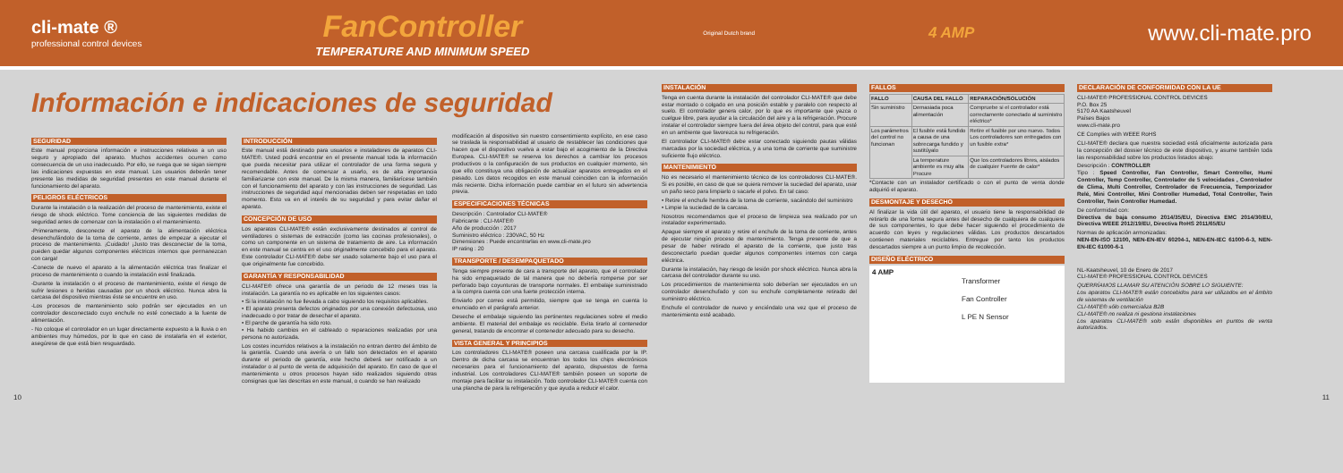cli-mate ®
professional control devices
FanController
TEMPERATURE AND MINIMUM SPEED
Original Dutch brand
4 AMP
www.cli-mate.pro
Información e indicaciones de seguridad
SEGURIDAD
Este manual proporciona información e instrucciones relativas a un uso seguro y apropiado del aparato. Muchos accidentes ocurren como consecuencia de un uso inadecuado. Por ello, se ruega que se sigan siempre las indicaciones expuestas en este manual. Los usuarios deberán tener presente las medidas de seguridad presentes en este manual durante el funcionamiento del aparato.
PELIGROS ELÉCTRICOS
Durante la instalación o la realización del proceso de mantenimiento, existe el riesgo de shock eléctrico. Tome conciencia de las siguientes medidas de seguridad antes de comenzar con la instalación o el mantenimiento.
-Primeramente, desconecte el aparato de la alimentación eléctrica desenchufándolo de la toma de corriente, antes de empezar a ejecutar el proceso de mantenimiento. ¡Cuidado! ¡Justo tras desconectar de la toma, pueden quedar algunos componentes eléctricos internos que permanezcan con carga!
-Conecte de nuevo el aparato a la alimentación eléctrica tras finalizar el proceso de mantenimiento o cuando la instalación esté finalizada.
-Durante la instalación o el proceso de mantenimiento, existe el riesgo de sufrir lesiones o heridas causadas por un shock eléctrico. Nunca abra la carcasa del dispositivo mientras éste se encuentre en uso.
-Los procesos de mantenimiento solo podrán ser ejecutados en un controlador desconectado cuyo enchufe no esté conectado a la fuente de alimentación.
- No coloque el controlador en un lugar directamente expuesto a la lluvia o en ambientes muy húmedos, por lo que en caso de instalarla en el exterior, asegúrese de que está bien resguardado.
INTRODUCCIÓN
Este manual está destinado para usuarios e instaladores de aparatos CLI-MATE®. Usted podrá encontrar en el presente manual toda la información que pueda necesitar para utilizar el controlador de una forma segura y recomendable. Antes de comenzar a usarlo, es de alta importancia familiarizarse con este manual. De la misma manera, familiarícese también con el funcionamiento del aparato y con las instrucciones de seguridad. Las instrucciones de seguridad aquí mencionadas deben ser respetadas en todo momento. Esto va en el interés de su seguridad y para evitar dañar el aparato.
CONCEPCIÓN DE USO
Los aparatos CLI-MATE® están exclusivamente destinados al control de ventiladores o sistemas de extracción (como las cocinas profesionales), o como un componente en un sistema de tratamiento de aire. La información en este manual se centra en el uso originalmente concebido para el aparato. Este controlador CLI-MATE® debe ser usado solamente bajo el uso para el que originalmente fue concebido.
GARANTÍA Y RESPONSABILIDAD
CLI-MATE® ofrece una garantía de un periodo de 12 meses tras la instalación. La garantía no es aplicable en los siguientes casos:
• Si la instalación no fue llevada a cabo siguiendo los requisitos aplicables.
• El aparato presenta defectos originados por una conexión defectuosa, uso inadecuado o por tratar de desechar el aparato.
• El parche de garantía ha sido roto.
• Ha habido cambios en el cableado o reparaciones realizadas por una persona no autorizada.
Los costes incurridos relativos a la instalación no entran dentro del ámbito de la garantía. Cuando una avería o un fallo son detectados en el aparato durante el periodo de garantía, este hecho deberá ser notificado a un instalador o al punto de venta de adquisición del aparato. En caso de que el mantenimiento u otros procesos hayan sido realizados siguiendo otras consignas que las descritas en este manual, o cuando se han realizado
modificación al dispositivo sin nuestro consentimiento explícito, en ese caso se traslada la responsabilidad al usuario de restablecer las condiciones que hacen que el dispositivo vuelva a estar bajo el acogimiento de la Directiva Europea. CLI-MATE® se reserva los derechos a cambiar los procesos productivos o la configuración de sus productos en cualquier momento, sin que ello constituya una obligación de actualizar aparatos entregados en el pasado. Los datos recogidos en este manual coinciden con la información más reciente. Dicha información puede cambiar en el futuro sin advertencia previa.
ESPECIFICACIONES TÉCNICAS
Descripción : Controlador CLI-MATE®
Fabricante : CLI-MATE®
Año de producción : 2017
Suministro eléctrico : 230VAC, 50 Hz
Dimensiones : Puede encontrarlas en www.cli-mate.pro
IP rating : 20
TRANSPORTE / DESEMPAQUETADO
Tenga siempre presente de cara a transporte del aparato, que el controlador ha sido empaquetado de tal manera que no debería romperse por ser perforado bajo coyunturas de transporte normales. El embalaje suministrado a la compra cuenta con una fuerte protección interna.
Enviarlo por correo está permitido, siempre que se tenga en cuenta lo enunciado en el parágrafo anterior.
Deseche el embalaje siguiendo las pertinentes regulaciones sobre el medio ambiente. El material del embalaje es reciclable. Evita tirarlo al contenedor general, tratando de encontrar el contenedor adecuado para su desecho.
VISTA GENERAL Y PRINCIPIOS
Los controladores CLI-MATE® poseen una carcasa cualificada por la IP. Dentro de dicha carcasa se encuentran los todos los chips electrónicos necesarios para el funcionamiento del aparato, dispuestos de forma industrial. Los controladores CLI-MATE® también poseen un soporte de montaje para facilitar su instalación. Todo controlador CLI-MATE® cuenta con una plancha de para la refrigeración y que ayuda a reducir el calor.
INSTALACIÓN
Tenga en cuenta durante la instalación del controlador CLI-MATE® que debe estar montado o colgado en una posición estable y paralelo con respecto al suelo. El controlador genera calor, por lo que es importante que yazca o cuelgue libre, para ayudar a la circulación del aire y a la refrigeración. Procure instalar el controlador siempre fuera del área objeto del control, para que esté en un ambiente que favorezca su refrigeración.
El controlador CLI-MATE® debe estar conectado siguiendo pautas válidas marcadas por la sociedad eléctrica, y a una toma de corriente que suministre suficiente flujo eléctrico.
MANTENIMIENTO
No es necesario el mantenimiento técnico de los controladores CLI-MATE®. Si es posible, en caso de que se quiera remover la suciedad del aparato, usar un paño seco para limpiarlo o sacarle el polvo. En tal caso:
• Retire el enchufe hembra de la toma de corriente, sacándolo del suministro
• Limpie la suciedad de la carcasa.
Nosotros recomendamos que el proceso de limpieza sea realizado por un instalador experimentado.
Apague siempre el aparato y retire el enchufe de la toma de corriente, antes de ejecutar ningún proceso de mantenimiento. Tenga presente de que a pesar de haber retirado el aparato de la corriente, que justo tras desconectarlo puedan quedar algunos componentes internos con carga eléctrica.
Durante la instalación, hay riesgo de lesión por shock eléctrico. Nunca abra la carcasa del controlador durante su uso.
Los procedimientos de mantenimiento solo deberían ser ejecutados en un controlador desenchufado y con su enchufe completamente retirado del suministro eléctrico.
Enchufe el controlador de nuevo y enciéndalo una vez que el proceso de mantenimiento esté acabado.
FALLOS
| FALLO | CAUSA DEL FALLO | REPARACIÓN/SOLUCIÓN |
| --- | --- | --- |
| Sin suministro | Demasiada poca alimentación | Compruebe si el controlador está correctamente conectado al suministro eléctrico* |
| Los parámetros del control no funcionan | El fusible está fundido a causa de una sobrecarga fundido y sustitúyalo | Retire el fusible por uno nuevo. Todos Los controladores son entregados con un fusible extra* |
| | La temperature ambiente es muy alta Procure | Que los controladores libres, aislados de cualquier Fuente de calor* |
*Contacte con un instalador certificado o con el punto de venta donde adquirió el aparato.
DESMONTAJE Y DESECHO
Al finalizar la vida útil del aparato, el usuario tiene la responsabilidad de retirarlo de una forma segura antes del desecho de cualquiera de cualquiera de sus componentes, lo que debe hacer siguiendo el procedimiento de acuerdo con leyes y regulaciones válidas. Los productos descartados contienen materiales reciclables. Entregue por tanto los productos descartados siempre a un punto limpio de recolección.
DISEÑO ELÉCTRICO
4 AMP
Transformer
Fan Controller
L PE N Sensor
DECLARACIÓN DE CONFORMIDAD CON LA UE
CLI-MATE® PROFESSIONAL CONTROL DEVICES
P.O. Box 25
5170 AA Kaatsheuvel
Países Bajos
www.cli-mate.pro
CE Complies with WEEE RoHS
CLI-MATE® declara que nuestra sociedad está oficialmente autorizada para la concepción del dossier técnico de este dispositivo, y asume también toda las responsabilidad sobre los productos listados abajo:
Descripción : CONTROLLER
Tipo : Speed Controller, Fan Controller, Smart Controller, Humi Controller, Temp Controller, Controlador de 5 velocidades , Controlador de Clima, Multi Controller, Controlador de Frecuencia, Temporizador Relé, Mini Controller, Mini Controller Humedad, Total Controller, Twin Controller, Twin Controller Humedad.
De conformidad con:
Directiva de baja consumo 2014/35/EU, Directiva EMC 2014/30/EU, Directiva WEEE 2012/19/EU, Directiva RoHS 2011/65/EU
Normas de aplicación armonizadas:
NEN-EN-ISO 12100, NEN-EN-IEV 60204-1, NEN-EN-IEC 61000-6-3, NEN-EN-IEC 61000-6-1
NL-Kaatsheuvel, 10 de Enero de 2017
CLI-MATE® PROFESSIONAL CONTROL DEVICES
QUERRÍAMOS LLAMAR SU ATENCIÓN SOBRE LO SIGUIENTE:
Los aparatos CLI-MATE® están concebidos para ser utilizados en el ámbito de sistemas de ventilación
CLI-MATE® sólo comercializa B2B
CLI-MATE® no realiza ni gestiona instalaciones
Los aparatos CLI-MATE® solo están disponibles en puntos de venta autorizados.
10 11